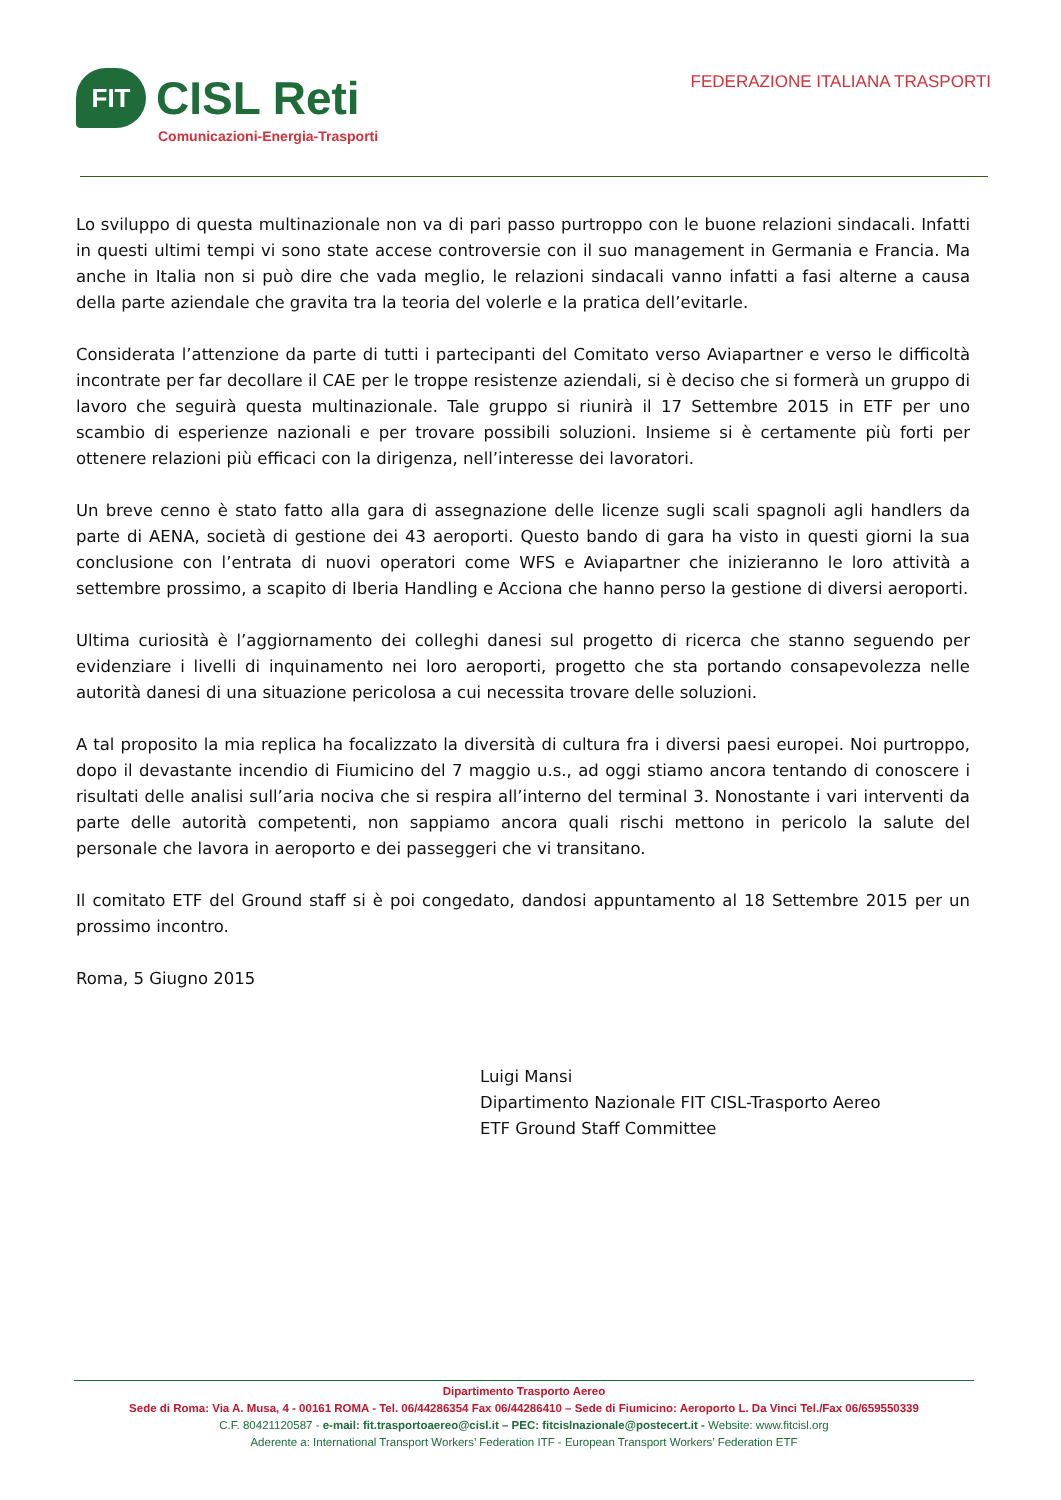FIT
CISL Reti
Comunicazioni-Energia-Trasporti
FEDERAZIONE ITALIANA TRASPORTI
Lo sviluppo di questa multinazionale non va di pari passo purtroppo con le buone relazioni sindacali. Infatti in questi ultimi tempi vi sono state accese controversie con il suo management in Germania e Francia. Ma anche in Italia non si può dire che vada meglio, le relazioni sindacali vanno infatti a fasi alterne a causa della parte aziendale che gravita tra la teoria del volerle e la pratica dell’evitarle.
Considerata l’attenzione da parte di tutti i partecipanti del Comitato verso Aviapartner e verso le difficoltà incontrate per far decollare il CAE per le troppe resistenze aziendali, si è deciso che si formerà un gruppo di lavoro che seguirà questa multinazionale. Tale gruppo si riunirà il 17 Settembre 2015 in ETF per uno scambio di esperienze nazionali e per trovare possibili soluzioni. Insieme si è certamente più forti per ottenere relazioni più efficaci con la dirigenza, nell’interesse dei lavoratori.
Un breve cenno è stato fatto alla gara di assegnazione delle licenze sugli scali spagnoli agli handlers da parte di AENA, società di gestione dei 43 aeroporti. Questo bando di gara ha visto in questi giorni la sua conclusione con l’entrata di nuovi operatori come WFS e Aviapartner che inizieranno le loro attività a settembre prossimo, a scapito di Iberia Handling e Acciona che hanno perso la gestione di diversi aeroporti.
Ultima curiosità è l’aggiornamento dei colleghi danesi sul progetto di ricerca che stanno seguendo per evidenziare i livelli di inquinamento nei loro aeroporti, progetto che sta portando consapevolezza nelle autorità danesi di una situazione pericolosa a cui necessita trovare delle soluzioni.
A tal proposito la mia replica ha focalizzato la diversità di cultura fra i diversi paesi europei. Noi purtroppo, dopo il devastante incendio di Fiumicino del 7 maggio u.s., ad oggi stiamo ancora tentando di conoscere i risultati delle analisi sull’aria nociva che si respira all’interno del terminal 3. Nonostante i vari interventi da parte delle autorità competenti, non sappiamo ancora quali rischi mettono in pericolo la salute del personale che lavora in aeroporto e dei passeggeri che vi transitano.
Il comitato ETF del Ground staff si è poi congedato, dandosi appuntamento al 18 Settembre 2015 per un prossimo incontro.
Roma, 5 Giugno 2015
Luigi Mansi
Dipartimento Nazionale FIT CISL-Trasporto Aereo
ETF Ground Staff Committee
Dipartimento Trasporto Aereo
Sede di Roma: Via A. Musa, 4 - 00161 ROMA - Tel. 06/44286354 Fax 06/44286410 – Sede di Fiumicino: Aeroporto L. Da Vinci Tel./Fax 06/659550339
C.F. 80421120587 - e-mail: fit.trasportoaereo@cisl.it – PEC: fitcislnazionale@postecert.it - Website: www.fitcisl.org
Aderente a: International Transport Workers’ Federation ITF - European Transport Workers’ Federation ETF